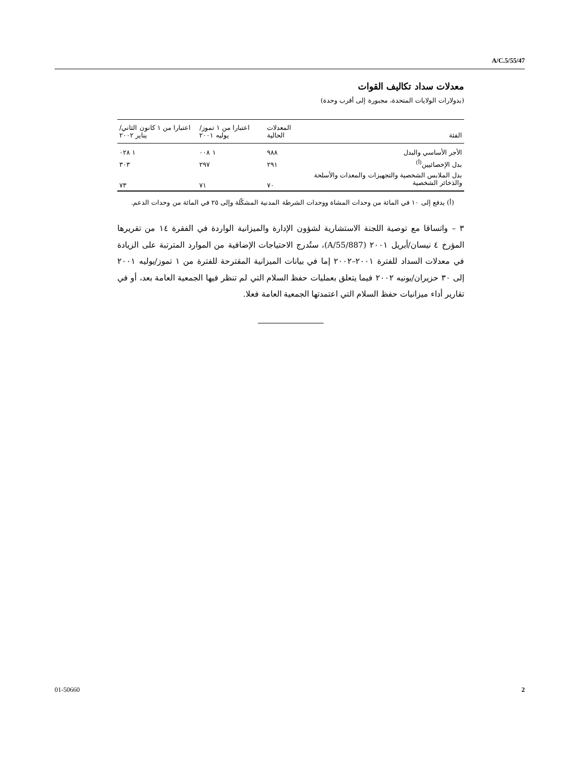A/C.5/55/47
معدلات سداد تكاليف القوات
(بدولارات الولايات المتحدة، مجبورة إلى أقرب وحدة)
| الفئة | المعدلات الحالية | اعتبارا من ١ تموز/ يوليه ٢٠٠١ | اعتبارا من ١ كانون الثاني/يناير ٢٠٠٢ |
| --- | --- | --- | --- |
| الأجر الأساسي والبدل | ٩٨٨ | ١ ٠٠٨ | ١ ٠٢٨ |
| بدل الإخصائيين<sup>(أ)</sup> | ٢٩١ | ٢٩٧ | ٣٠٣ |
| بدل الملابس الشخصية والتجهيزات والمعدات والأسلحة والذخائر الشخصية | ٧٠ | ٧١ | ٧٣ |
(أ) يدفع إلى ١٠ في المائة من وحدات المشاة ووحدات الشرطة المدنية المشكّلة وإلى ٢٥ في المائة من وحدات الدعم.
٣ – واتساقا مع توصية اللجنة الاستشارية لشؤون الإدارة والميزانية الواردة في الفقرة ١٤ من تقريرها المؤرخ ٤ نيسان/أبريل ٢٠٠١ (A/55/887)، ستُدرج الاحتياجات الإضافية من الموارد المترتبة على الزيادة في معدلات السداد للفترة ٢٠٠١–٢٠٠٢ إما في بيانات الميزانية المقترحة للفترة من ١ تموز/يوليه ٢٠٠١ إلى ٣٠ حزيران/يونيه ٢٠٠٢ فيما يتعلق بعمليات حفظ السلام التي لم تنظر فيها الجمعية العامة بعد، أو في تقارير أداء ميزانيات حفظ السلام التي اعتمدتها الجمعية العامة فعلا.
01-50660 2